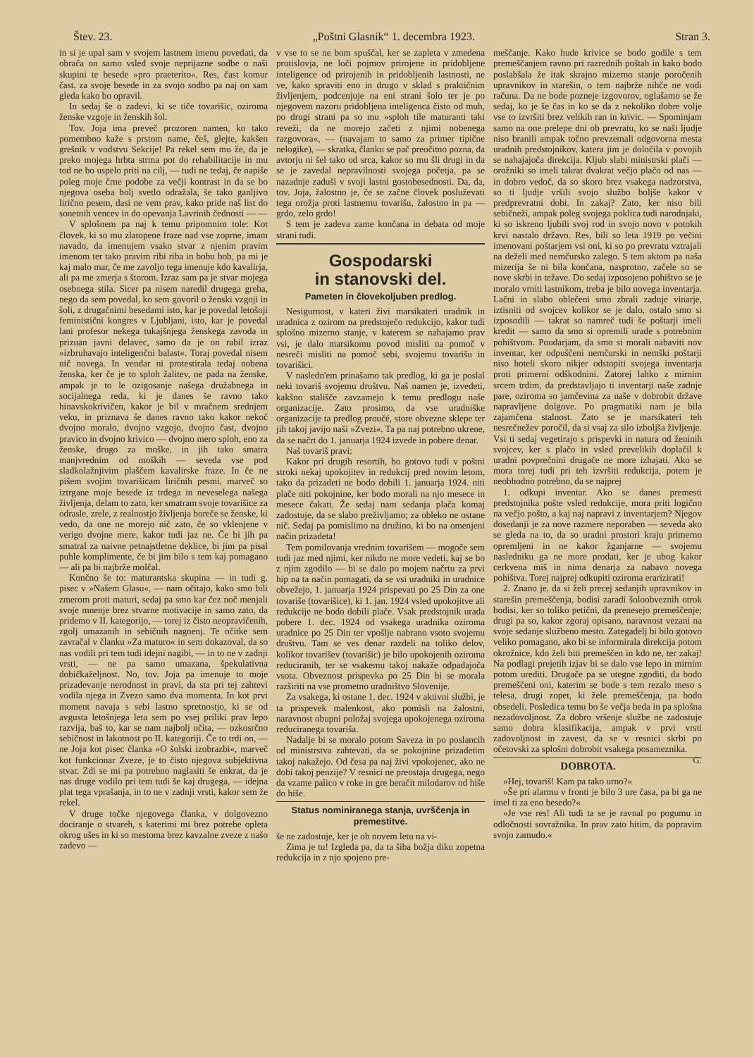Štev. 23. „Poštni Glasnik“ 1. decembra 1923. Stran 3.
in si je upal sam v svojem lastnem imenu povedati, da obrača on samo vsled svoje neprijazne sodbe o naši skupini te besede »pro praeterito«. Res, čast komur čast, za svoje besede in za svojo sodbo pa naj on sam gleda kako bo opravil.
In sedaj še o zadevi, ki se tiče tovarišic, oziroma ženske vzgoje in ženskih šol.
Tov. Joja ima preveč prozoren namen, ko tako pomembno kaže s prstom name, češ, glejte, kakšen grešnik v vodstvu Sekcije! Pa rekel sem mu že, da je preko mojega hrbta strma pot do rehabilitacije in mu tod ne bo uspelo priti na cilj, — tudi ne tedaj, če napiše poleg moje črne podobe za večji kontrast in da se bo njegova oseba bolj svetlo odražala, še tako ganljivo lirično pesem, dasi ne vem prav, kako pride naš list do sonetnih vencev in do opevanja Lavrinih čednosti — —
V splošnem pa naj k temu pripomnim tole: Kot človek, ki so mu zlatopene fraze nad vse zoprne, imam navado, da imenujem vsako stvar z njenim pravim imenom ter tako pravim ribi riba in bobu bob, pa mi je kaj malo mar, če me zavoljo tega imenuje kdo kavalirja, ali pa me zmerja s štorom. Izraz sam pa je stvar mojega osebnega stila. Sicer pa nisem naredil drugega greha, nego da sem povedal, ko sem govoril o ženski vzgoji in šoli, z drugačnimi besedami isto, kar je povedal letošnji feministični kongres v Ljubljani, isto, kar je povedal lani profesor nekega tukajšnjega ženskega zavoda in prizuan javni delavec, samo da je on rabil izraz »izbruhavajo inteligenčni balast«. Toraj povedal nisem nič novega. In vendar ni protestirala tedaj nobena ženska, ker če je to sploh žalitev, ne pada na ženske, ampak je to le ozigosanje našega družabnega in socijalnega reda, ki je danes še ravno tako hinavskokrivičen, kakor je bil v mračnem srednjem veku, in priznava še danes ravno tako kakor nekoč dvojno moralo, dvojno vzgojo, dvojno čast, dvojno pravico in dvojno krivico — dvojno mero sploh, eno za ženske, drugo za moške, in jih tako smatra manjvrednim od moških — seveda vse pod sladkolažnjivim plaščem kavalirske fraze. In če ne pišem svojim tovarišicam liričnih pesmi, marveč so iztrgane moje besede iz trdega in neveselega našega življenja, delam to zato, ker smatram svoje tovarišice za odrasle, zrele, z realnostjo življenja boreče se ženske, ki vedo, da one ne morejo nič zato, če so vklenjene v verigo dvojne mere, kakor tudi jaz ne. Če bi jih pa smatral za naivne petnajstletne deklice, bi jim pa pisal puhle komplimente, če bi jim bilo s tem kaj pomagano — ali pa bi najbrže molčal.
Končno še to: maturantska skupina — in tudi g. pisec v »Našem Glasu«, — nam očitajo, kako smo bili zmerom proti maturi, sedaj pa smo kar čez noč menjali svoje mnenje brez stvarne motivacije in samo zato, da pridemo v II. kategorijo, — torej iz čisto neopravičenih, zgolj umazanih in sebičnih nagnenj. Te očitke sem zavračal v članku »Za maturo« in sem dokazoval, da so nas vodili pri tem tudi idejni nagibi, — in to ne v zadnji vrsti, — ne pa samo umazana, špekulativna dobičkaželjnost. No, tov. Joja pa imenuje to moje prizadevanje nerodnost in pravi, da sta pri tej zahtevi vodila njega in Zvezo samo dva momenta. In kot prvi moment navaja s sebi lastno spretnostjo, ki se od avgusta letošnjega leta sem po vsej priliki prav lepo razvija, baš to, kar se nam najbolj očita, — ozkosrčno sebičnost in lakotnost po II. kategoriji. Če to trdi on, — ne Joja kot pisec članka »O šolski izobrazbi«, marveč kot funkcionar Zveze, je to čisto njegova subjektivna stvar. Zdi se mi pa potrebno naglasiti še enkrat, da je nas druge vodilo pri tem tudi še kaj drugega, — idejna plat tega vprašanja, in to ne v zadnji vrsti, kakor sem že rekel.
V druge točke njegovega članka, v dolgovezno dociranje o stvareh, s katerimi mi brez potrebe opleta okrog ušes in ki so mestoma brez kavzalne zveze z našo zadevo —
v vse to se ne bom spuščal, ker se zapleta v zmedena protislovja, ne loči pojmov prirojene in pridobljene inteligence od prirojenih in pridobljenih lastnosti, ne ve, kako spraviti eno in drugo v sklad s praktičnim življenjem, podcenjuje na eni strani šolo ter je po njegovem nazoru pridobljena inteligenca čisto od muh, po drugi strani pa so mu »sploh tile maturanti taki reveži, da ne morejo začeti z njimi nobenega razgovora«, — (navajam to samo za primer tipične nelogike), — skratka, članku se pač preočitno pozna, da avtorju ni šel tako od srca, kakor so mu šli drugi in da se je zavedal nepravilnosti svojega početja, pa se nazadnje zaduši v svoji lastni gostobesednosti. Da, da, tov. Joja, žalostno je, če se začne človek posluževati tega orožja proti lastnemu tovarišu, žalostno in pa — grdo, zelo grdo!
S tem je zadeva zame končana in debata od moje strani tudi.
Gospodarski
in stanovski del.
Pameten in človekoljuben predlog.
Nesigurnost, v kateri živi marsikateri uradnik in uradnica z ozirom na predstoječo redukcijo, kakor tudi splošno mizerno stanje, v katerem se nahajamo prav vsi, je dalo marsikomu povod misliti na pomoč v nesreči misliti na pomoč sebi, svojemu tovarišu in tovarišici.
V nasledn'em prinašamo tak predlog, ki ga je poslal neki tovariš svojemu društvu. Naš namen je, izvedeti, kakšno stališče zavzamejo k temu predlogu naše organizacije. Zato prosimo, da vse uradniške organizacije ta predlog proučé, store obvezne sklepe ter jih takoj javijo naši »Zvezi«. Ta pa naj potrebno ukrene, da se načrt do 1. januarja 1924 izvede in pobere denar.
Naš tovariš pravi:
Kakor pri drugih resortih, bo gotovo tudi v poštni stroki nekaj upokojitev in redukcij pred novim letom, tako da prizadeti ne bodo dobili 1. januarja 1924. niti plače niti pokojnine, ker bodo morali na njo mesece in mesece čakati. Že sedaj nam sedanja plača komaj zadostuje, da se slabo preživljamo; za obleko ne ostane nič. Sedaj pa pomislimo na družino, ki bo na omenjeni način prizadeta!
Tem pomilovanja vrednim tovarišem — mogoče sem tudi jaz med njimi, ker nikdo ne more vedeti, kaj se bo z njim zgodilo — bi se dalo po mojem načrtu za prvi hip na ta način pomagati, da se vsi uradniki in uradnice obvežejo, 1. januarja 1924 prispevati po 25 Din za one tovariše (tovarišice), ki 1. jan. 1924 vsled upokojitve ali redukcije ne bodo dobili plače. Vsak predstojnik urada pobere 1. dec. 1924 od vsakega uradnika oziroma uradnice po 25 Din ter vpošlje nabrano vsoto svojemu društvu. Tam se ves denar razdeli na toliko delov, kolikor tovarišev (tovarišic) je bilo upokojenih oziroma reduciranih, ter se vsakemu takoj nakaže odpadajoča vsota. Obveznost prispevka po 25 Din bi se morala razširiti na vse prometno uradništvo Slovenije.
Za vsakega, ki ostane 1. dec. 1924 v aktivni službi, je ta prispevek malenkost, ako pomisli na žalostni, naravnost obupni položaj svojega upokojenega oziroma reduciranega tovariša.
Nadalje bi se moralo potom Saveza in po poslancih od ministrstva zahtevati, da se pokojnine prizadetim takoj nakažejo. Od česa pa naj živi vpokojenec, ako ne dobi takoj penzije? V resnici ne preostaja drugega, nego da vzame palico v roke in gre beračit milodarov od hiše do hiše.
Status nominiranega stanja, uvrščenja in premestitve.
še ne zadostuje, ker je ob novem letu na vi-
Zima je tu! Izgleda pa, da ta šiba božja diku zopetna redukcija in z njo spojeno pre-
meščanje. Kako hude krivice se bodo godile s tem premeščanjem ravno pri razrednih poštah in kako bodo poslabšala že itak skrajno mizerno stanje poročenih upravnikov in starešin, o tem najbrže nihče ne vodi računa. Da ne bode pozneje izgovorov, oglašamo se že sedaj, ko je še čas in ko se da z nekoliko dobre volje vse to izvršiti brez velikih ran in krivic. — Spominjam samo na one prelepe dni ob prevratu, ko se naši ljudje niso branili ampak točno prevzemali odgovorna mesta uradnih predstojnikov, katera jim je določila v povojih se nahajajoča direkcija. Kljub slabi ministrski plači — orožniki so imeli takrat dvakrat večjo plačo od nas — in dobro vedoč, da so skoro brez vsakega nadzorstva, so ti ljudje vršili svojo službo boljše kakor v predprevratni dobi. In zakaj? Zato, ker niso bili sebičneži, ampak poleg svojega poklica tudi narodnjaki, ki so iskreno ljubili svoj rod in svojo novo v potokih krvi nastalo državo. Res, bili so leta 1919 po večini imenovani poštarjem vsi oni, ki so po prevratu vztrajali na deželi med nemčursko zalego. S tem aktom pa naša mizerija še ni bila končana, nasprotno, začele so se nove skrbi in težave. Do sedaj izposojeno pohištvo se je moralo vrniti lastnikom, treba je bilo novega inventarja. Lačni in slabo oblečeni smo zbrali zadnje vinarje, iztisniti od svojcev kolikor se je dalo, ostalo smo si izposodili — takrat so namreč tudi še poštarji imeli kredit — samo da smo si opremili urade s potrebnim pohištvom. Poudarjam, da smo si morali nabaviti nov inventar, ker odpuščeni nemčurski in nemški poštarji niso hoteli skoro nikjer odstopiti svojega inventarja proti primerni odškodnini. Zatorej lahko z mirnim srcem trdim, da predstavljajo ti inventarji naše zadnje pare, oziroma so jamčevina za naše v dobrobit države napravljene dolgove. Po pragmatiki nam je bila zajamčena stalnost. Zato se je marsikateri teh nesrečnežev poročil, da si vsaj za silo izboljša življenje. Vsi ti sedaj vegetirajo s prispevki in natura od ženinih svojcev, ker s plačo in vsled prevelikih doplačil k uradni povprečnini drugače ne more izhajati. Ako se mora torej tudi pri teh izvršiti redukcija, potem je neobhodno potrebno, da se najprej
1. odkupi inventar. Ako se danes premesti predstojnika pošte vsled redukcije, mora priti logično na večjo pošto, a kaj naj napravi z inventarjem? Njegov dosedanji je za nove razmere neporaben — seveda ako se gleda na to, da so uradni prostori kraju primerno opremljeni in ne kakor žganjarne — svojemu nasledniku ga ne more prodati, ker je ubog kakor cerkvena miš in nima denarja za nabavo novega pohištva. Torej najprej odkupiti oziroma erarizirati!
2. Znano je, da si želi precej sedanjih upravnikov in starešin premeščenja, bodisi zaradi šoloobveznih otrok bodisi, ker so toliko petični, da prenesejo premeščenje; drugi pa so, kakor zgoraj opisano, naravnost vezani na svoje sedanje službeno mesto. Zategadelj bi bilo gotovo veliko pomagano, ako bi se informirala direkcija potom okrožnice, kdo želi biti premeščen in kdo ne, ter zakaj! Na podlagi prejetih izjav bi se dalo vse lepo in mirnim potom urediti. Drugače pa se utegne zgoditi, da bodo premeščeni oni, katerim se bode s tem rezalo meso s telesa, drugi zopet, ki žele premeščenja, pa bodo obsedeli. Posledica temu bo še večja beda in pa splošna nezadovoljnost. Za dobro vršenje službe ne zadostuje samo dobra klasifikacija, ampak v prvi vrsti zadovoljnost in zavest, da se v resnici skrbi po očetovski za splošni dobrobit vsakega posameznika. G.
DOBROTA.
»Hej, tovariš! Kam pa tako urno?«
»Še pri alarmu v fronti je bilo 3 ure časa, pa bi ga ne imel ti za eno besedo?«
»Je vse res! Ali tudi ta se je ravnal po pogumu in odločnosti sovražnika. In prav zato hitim, da popravim svojo zamudo.«